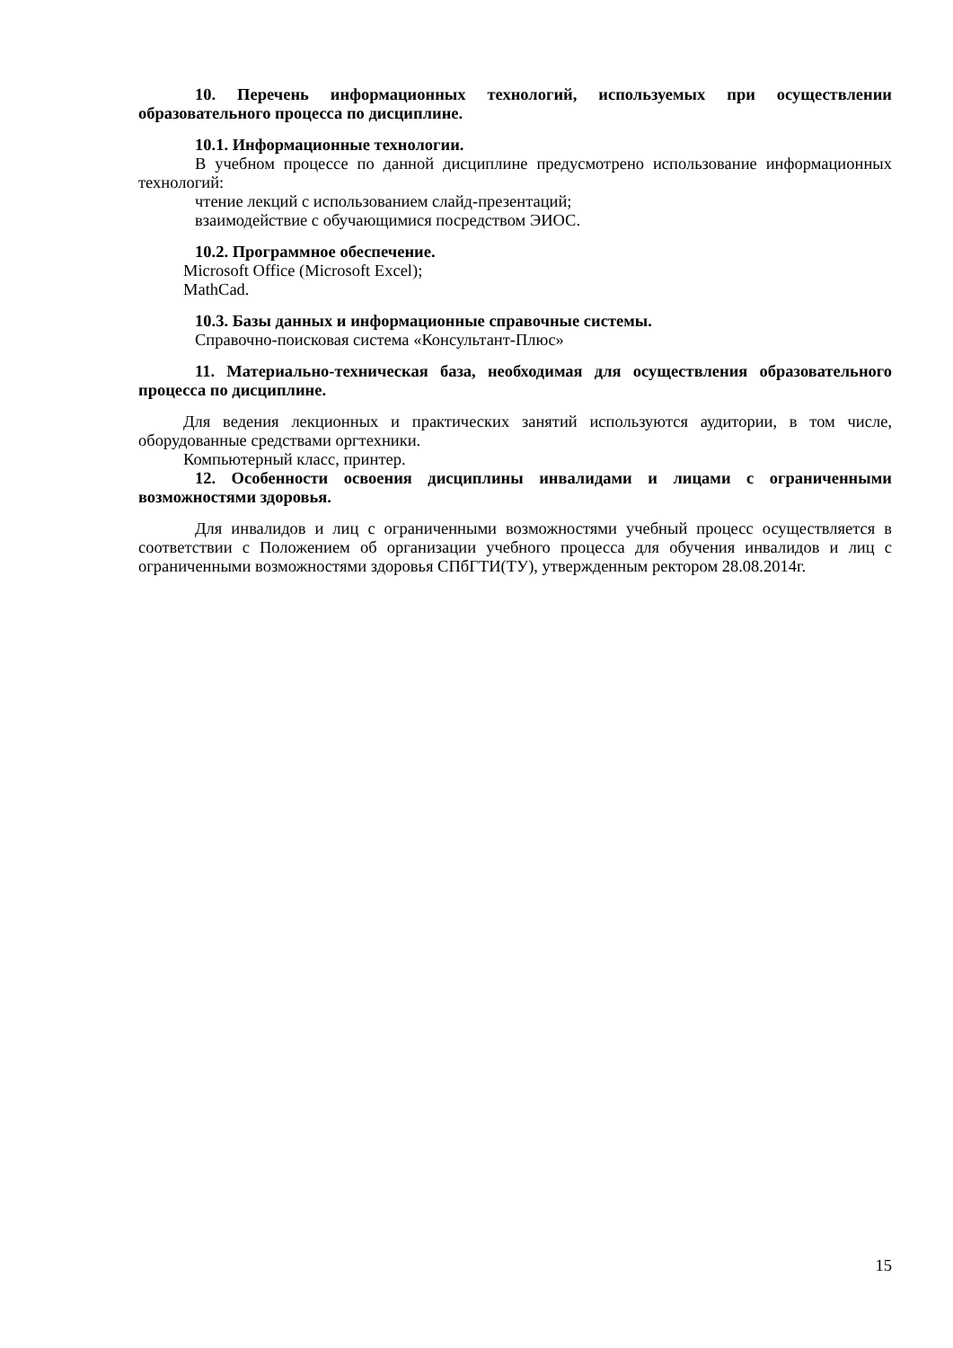10. Перечень информационных технологий, используемых при осуществлении образовательного процесса по дисциплине.
10.1. Информационные технологии.
В учебном процессе по данной дисциплине предусмотрено использование информационных технологий:
чтение лекций с использованием слайд-презентаций;
взаимодействие с обучающимися посредством ЭИОС.
10.2. Программное обеспечение.
Microsoft Office (Microsoft Excel);
MathCad.
10.3. Базы данных и информационные справочные системы.
Справочно-поисковая система «Консультант-Плюс»
11. Материально-техническая база, необходимая для осуществления образовательного процесса по дисциплине.
Для ведения лекционных и практических занятий используются аудитории, в том числе, оборудованные средствами оргтехники.
Компьютерный класс, принтер.
12. Особенности освоения дисциплины инвалидами и лицами с ограниченными возможностями здоровья.
Для инвалидов и лиц с ограниченными возможностями учебный процесс осуществляется в соответствии с Положением об организации учебного процесса для обучения инвалидов и лиц с ограниченными возможностями здоровья СПбГТИ(ТУ), утвержденным ректором 28.08.2014г.
15